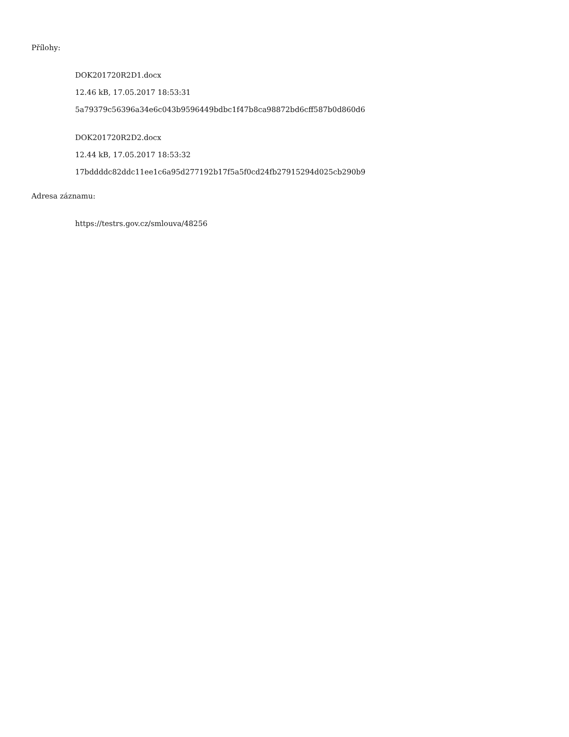Přílohy:
DOK201720R2D1.docx
12.46 kB, 17.05.2017 18:53:31
5a79379c56396a34e6c043b9596449bdbc1f47b8ca98872bd6cff587b0d860d6
DOK201720R2D2.docx
12.44 kB, 17.05.2017 18:53:32
17bddddc82ddc11ee1c6a95d277192b17f5a5f0cd24fb27915294d025cb290b9
Adresa záznamu:
https://testrs.gov.cz/smlouva/48256